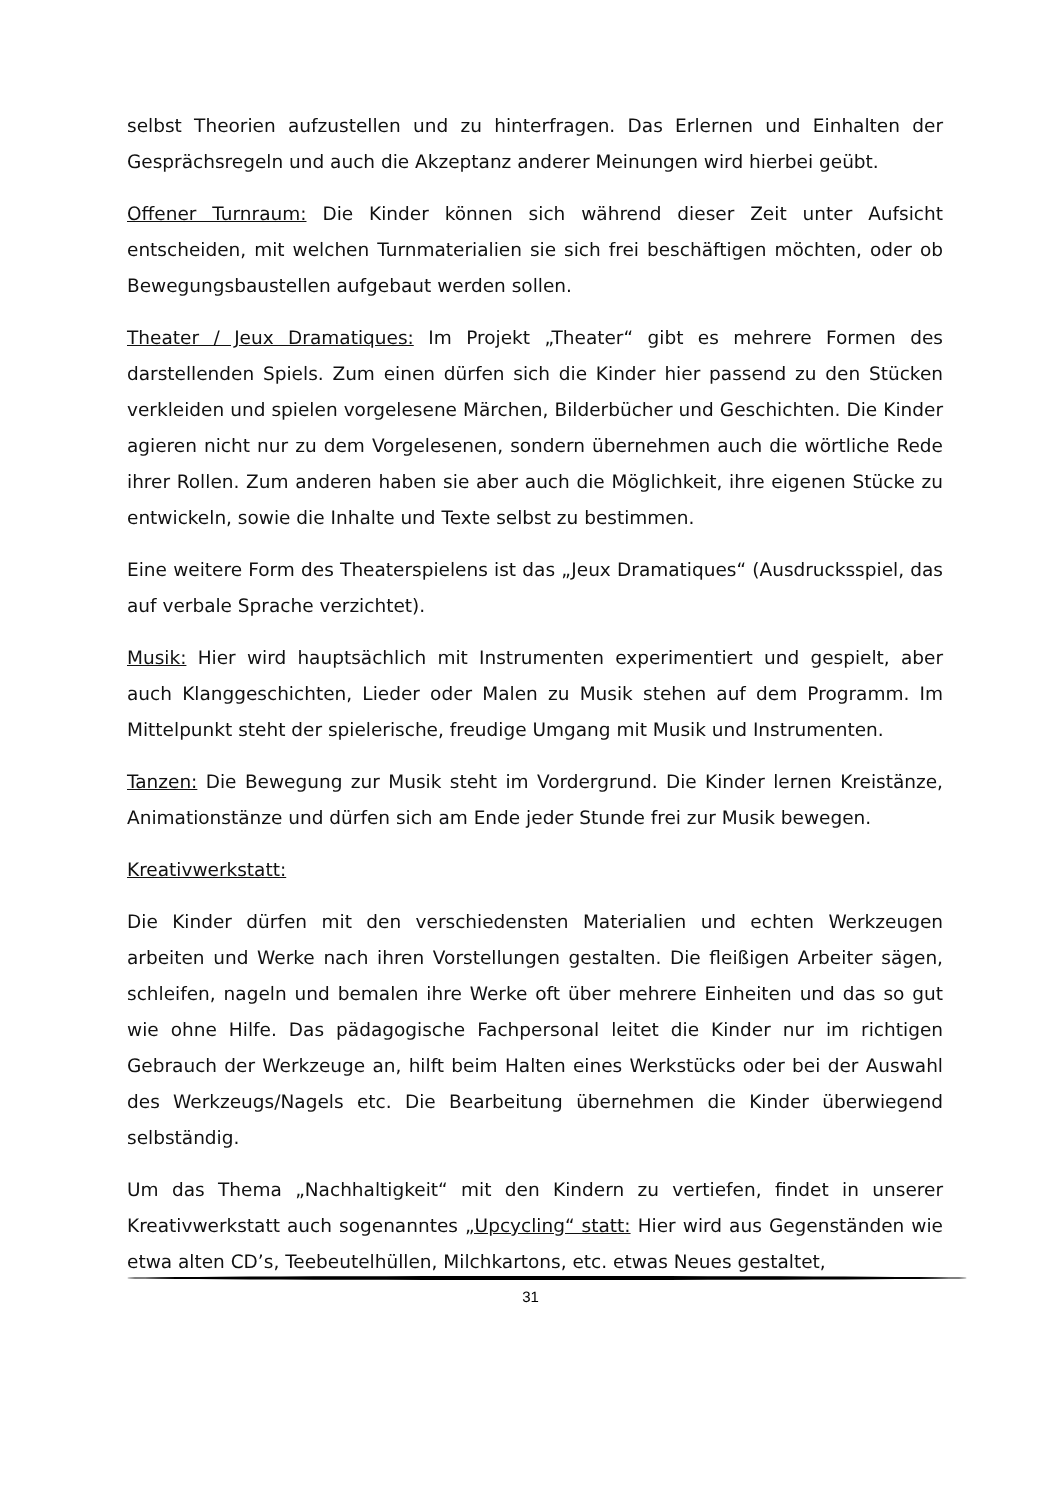selbst Theorien aufzustellen und zu hinterfragen. Das Erlernen und Einhalten der Gesprächsregeln und auch die Akzeptanz anderer Meinungen wird hierbei geübt.
Offener Turnraum: Die Kinder können sich während dieser Zeit unter Aufsicht entscheiden, mit welchen Turnmaterialien sie sich frei beschäftigen möchten, oder ob Bewegungsbaustellen aufgebaut werden sollen.
Theater / Jeux Dramatiques: Im Projekt „Theater“ gibt es mehrere Formen des darstellenden Spiels. Zum einen dürfen sich die Kinder hier passend zu den Stücken verkleiden und spielen vorgelesene Märchen, Bilderbücher und Geschichten. Die Kinder agieren nicht nur zu dem Vorgelesenen, sondern übernehmen auch die wörtliche Rede ihrer Rollen. Zum anderen haben sie aber auch die Möglichkeit, ihre eigenen Stücke zu entwickeln, sowie die Inhalte und Texte selbst zu bestimmen.
Eine weitere Form des Theaterspielens ist das „Jeux Dramatiques“ (Ausdrucksspiel, das auf verbale Sprache verzichtet).
Musik: Hier wird hauptsächlich mit Instrumenten experimentiert und gespielt, aber auch Klanggeschichten, Lieder oder Malen zu Musik stehen auf dem Programm. Im Mittelpunkt steht der spielerische, freudige Umgang mit Musik und Instrumenten.
Tanzen: Die Bewegung zur Musik steht im Vordergrund. Die Kinder lernen Kreistänze, Animationstänze und dürfen sich am Ende jeder Stunde frei zur Musik bewegen.
Kreativwerkstatt:
Die Kinder dürfen mit den verschiedensten Materialien und echten Werkzeugen arbeiten und Werke nach ihren Vorstellungen gestalten. Die fleißigen Arbeiter sägen, schleifen, nageln und bemalen ihre Werke oft über mehrere Einheiten und das so gut wie ohne Hilfe. Das pädagogische Fachpersonal leitet die Kinder nur im richtigen Gebrauch der Werkzeuge an, hilft beim Halten eines Werkstücks oder bei der Auswahl des Werkzeugs/Nagels etc. Die Bearbeitung übernehmen die Kinder überwiegend selbständig.
Um das Thema „Nachhaltigkeit“ mit den Kindern zu vertiefen, findet in unserer Kreativwerkstatt auch sogenanntes „Upcycling“ statt: Hier wird aus Gegenständen wie etwa alten CD’s, Teebeutelhüllen, Milchkartons, etc. etwas Neues gestaltet,
31